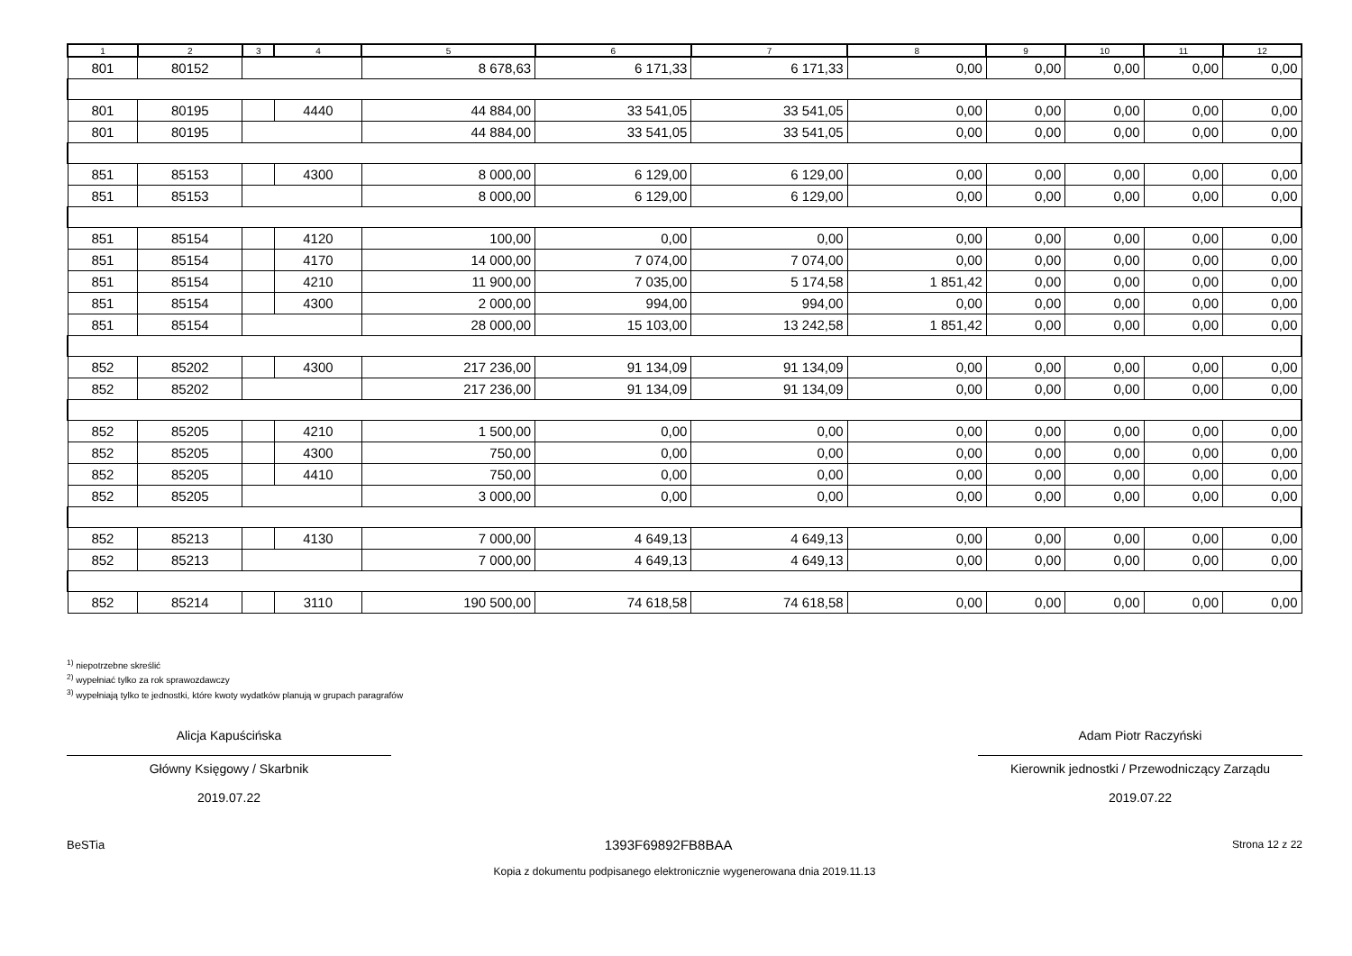| 1 | 2 | 3 | 4 | 5 | 6 | 7 | 8 | 9 | 10 | 11 | 12 |
| --- | --- | --- | --- | --- | --- | --- | --- | --- | --- | --- | --- |
| 801 | 80152 | | | 8 678,63 | 6 171,33 | 6 171,33 | 0,00 | 0,00 | 0,00 | 0,00 | 0,00 |
| 801 | 80195 | | 4440 | 44 884,00 | 33 541,05 | 33 541,05 | 0,00 | 0,00 | 0,00 | 0,00 | 0,00 |
| 801 | 80195 | | | 44 884,00 | 33 541,05 | 33 541,05 | 0,00 | 0,00 | 0,00 | 0,00 | 0,00 |
| 851 | 85153 | | 4300 | 8 000,00 | 6 129,00 | 6 129,00 | 0,00 | 0,00 | 0,00 | 0,00 | 0,00 |
| 851 | 85153 | | | 8 000,00 | 6 129,00 | 6 129,00 | 0,00 | 0,00 | 0,00 | 0,00 | 0,00 |
| 851 | 85154 | | 4120 | 100,00 | 0,00 | 0,00 | 0,00 | 0,00 | 0,00 | 0,00 | 0,00 |
| 851 | 85154 | | 4170 | 14 000,00 | 7 074,00 | 7 074,00 | 0,00 | 0,00 | 0,00 | 0,00 | 0,00 |
| 851 | 85154 | | 4210 | 11 900,00 | 7 035,00 | 5 174,58 | 1 851,42 | 0,00 | 0,00 | 0,00 | 0,00 |
| 851 | 85154 | | 4300 | 2 000,00 | 994,00 | 994,00 | 0,00 | 0,00 | 0,00 | 0,00 | 0,00 |
| 851 | 85154 | | | 28 000,00 | 15 103,00 | 13 242,58 | 1 851,42 | 0,00 | 0,00 | 0,00 | 0,00 |
| 852 | 85202 | | 4300 | 217 236,00 | 91 134,09 | 91 134,09 | 0,00 | 0,00 | 0,00 | 0,00 | 0,00 |
| 852 | 85202 | | | 217 236,00 | 91 134,09 | 91 134,09 | 0,00 | 0,00 | 0,00 | 0,00 | 0,00 |
| 852 | 85205 | | 4210 | 1 500,00 | 0,00 | 0,00 | 0,00 | 0,00 | 0,00 | 0,00 | 0,00 |
| 852 | 85205 | | 4300 | 750,00 | 0,00 | 0,00 | 0,00 | 0,00 | 0,00 | 0,00 | 0,00 |
| 852 | 85205 | | 4410 | 750,00 | 0,00 | 0,00 | 0,00 | 0,00 | 0,00 | 0,00 | 0,00 |
| 852 | 85205 | | | 3 000,00 | 0,00 | 0,00 | 0,00 | 0,00 | 0,00 | 0,00 | 0,00 |
| 852 | 85213 | | 4130 | 7 000,00 | 4 649,13 | 4 649,13 | 0,00 | 0,00 | 0,00 | 0,00 | 0,00 |
| 852 | 85213 | | | 7 000,00 | 4 649,13 | 4 649,13 | 0,00 | 0,00 | 0,00 | 0,00 | 0,00 |
| 852 | 85214 | | 3110 | 190 500,00 | 74 618,58 | 74 618,58 | 0,00 | 0,00 | 0,00 | 0,00 | 0,00 |
<sup>1)</sup> niepotrzebne skreślić
<sup>2)</sup> wypełniać tylko za rok sprawozdawczy
<sup>3)</sup> wypełniają tylko te jednostki, które kwoty wydatków planują w grupach paragrafów
Alicja Kapuścińska
Główny Księgowy / Skarbnik
2019.07.22
Adam Piotr Raczyński
Kierownik jednostki / Przewodniczący Zarządu
2019.07.22
BeSTia 1393F69892FB8BAA Strona 12 z 22
Kopia z dokumentu podpisanego elektronicznie wygenerowana dnia 2019.11.13